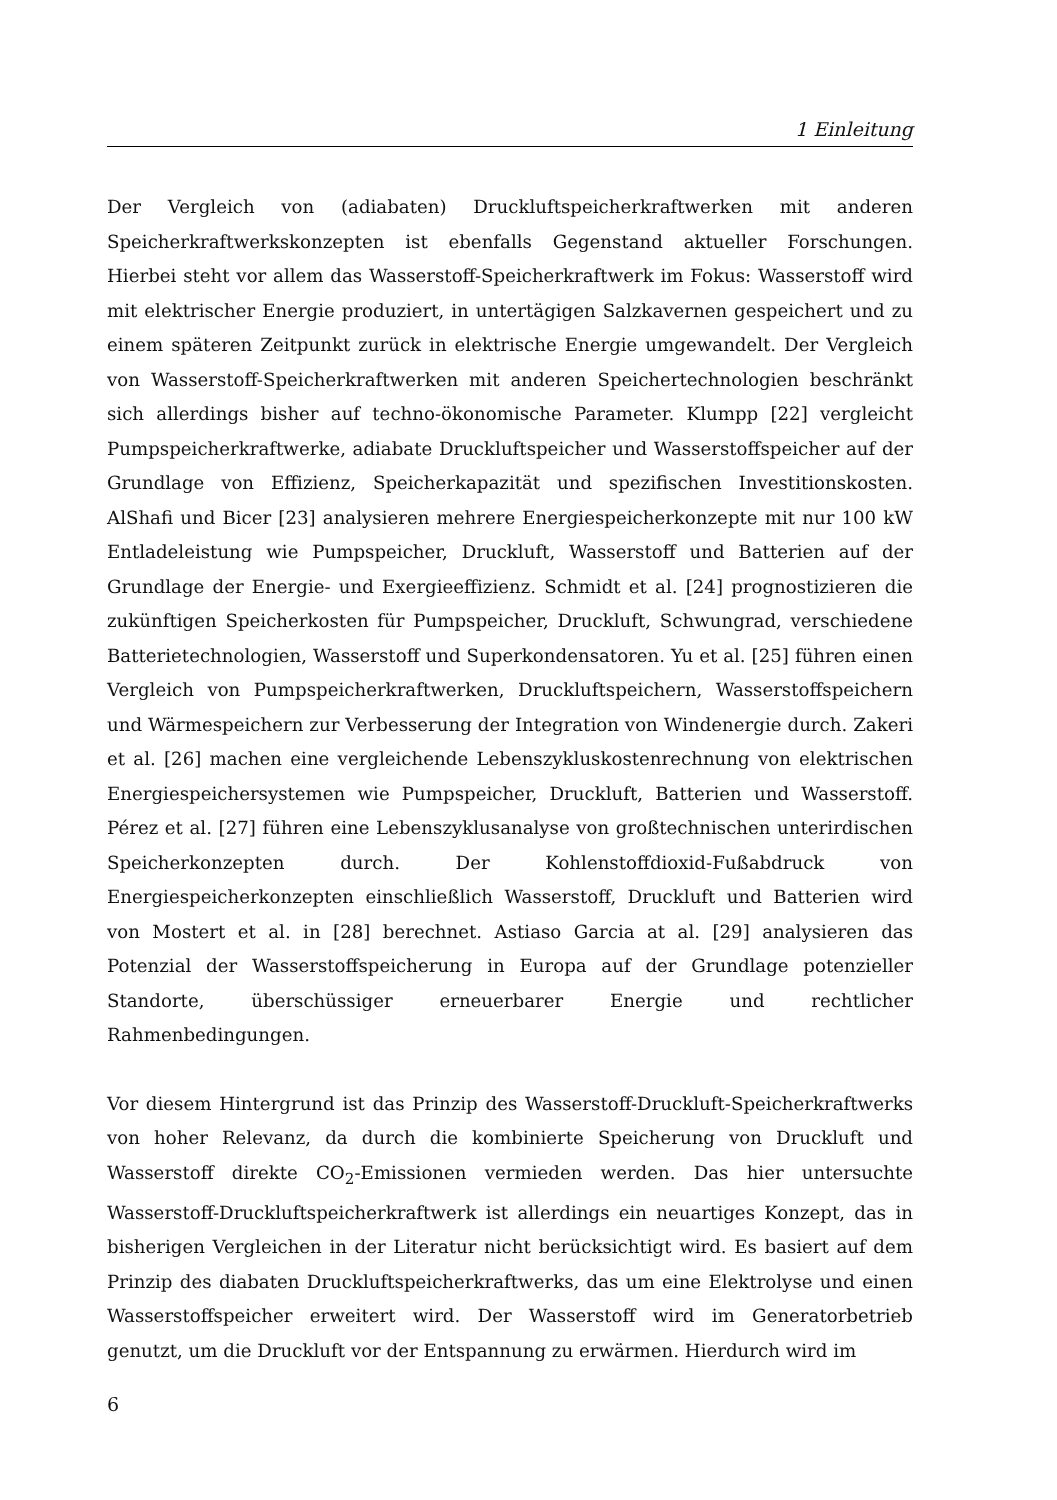1 Einleitung
Der Vergleich von (adiabaten) Druckluftspeicherkraftwerken mit anderen Speicherkraftwerkskonzepten ist ebenfalls Gegenstand aktueller Forschungen. Hierbei steht vor allem das Wasserstoff-Speicherkraftwerk im Fokus: Wasserstoff wird mit elektrischer Energie produziert, in untertägigen Salzkavernen gespeichert und zu einem späteren Zeitpunkt zurück in elektrische Energie umgewandelt. Der Vergleich von Wasserstoff-Speicherkraftwerken mit anderen Speichertechnologien beschränkt sich allerdings bisher auf techno-ökonomische Parameter. Klumpp [22] vergleicht Pumpspeicherkraftwerke, adiabate Druckluftspeicher und Wasserstoffspeicher auf der Grundlage von Effizienz, Speicherkapazität und spezifischen Investitionskosten. AlShafi und Bicer [23] analysieren mehrere Energiespeicherkonzepte mit nur 100 kW Entladeleistung wie Pumpspeicher, Druckluft, Wasserstoff und Batterien auf der Grundlage der Energie- und Exergieeffizienz. Schmidt et al. [24] prognostizieren die zukünftigen Speicherkosten für Pumpspeicher, Druckluft, Schwungrad, verschiedene Batterietechnologien, Wasserstoff und Superkondensatoren. Yu et al. [25] führen einen Vergleich von Pumpspeicherkraftwerken, Druckluftspeichern, Wasserstoffspeichern und Wärmespeichern zur Verbesserung der Integration von Windenergie durch. Zakeri et al. [26] machen eine vergleichende Lebenszykluskostenrechnung von elektrischen Energiespeichersystemen wie Pumpspeicher, Druckluft, Batterien und Wasserstoff. Pérez et al. [27] führen eine Lebenszyklusanalyse von großtechnischen unterirdischen Speicherkonzepten durch. Der Kohlenstoffdioxid-Fußabdruck von Energiespeicherkonzepten einschließlich Wasserstoff, Druckluft und Batterien wird von Mostert et al. in [28] berechnet. Astiaso Garcia at al. [29] analysieren das Potenzial der Wasserstoffspeicherung in Europa auf der Grundlage potenzieller Standorte, überschüssiger erneuerbarer Energie und rechtlicher Rahmenbedingungen.
Vor diesem Hintergrund ist das Prinzip des Wasserstoff-Druckluft-Speicherkraftwerks von hoher Relevanz, da durch die kombinierte Speicherung von Druckluft und Wasserstoff direkte CO<sub>2</sub>-Emissionen vermieden werden. Das hier untersuchte Wasserstoff-Druckluftspeicherkraftwerk ist allerdings ein neuartiges Konzept, das in bisherigen Vergleichen in der Literatur nicht berücksichtigt wird. Es basiert auf dem Prinzip des diabaten Druckluftspeicherkraftwerks, das um eine Elektrolyse und einen Wasserstoffspeicher erweitert wird. Der Wasserstoff wird im Generatorbetrieb genutzt, um die Druckluft vor der Entspannung zu erwärmen. Hierdurch wird im
6